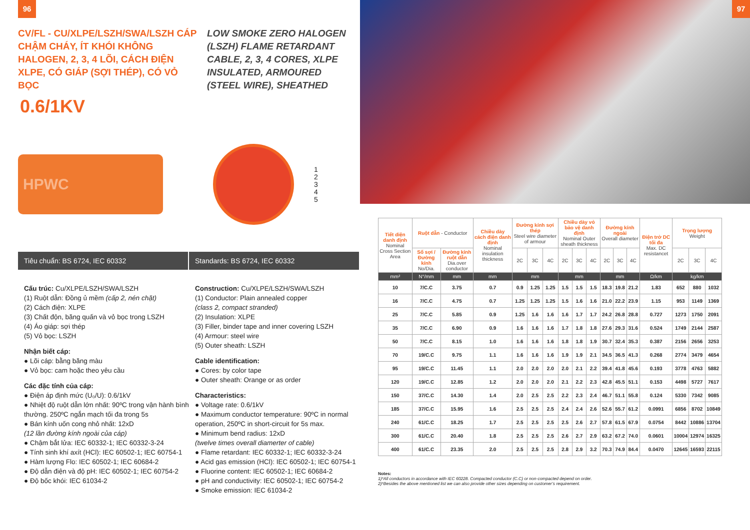96
CV/FL - CU/XLPE/LSZH/SWA/LSZH CÁP CHẬM CHÁY, ÍT KHÓI KHÔNG HALOGEN, 2, 3, 4 LÕI, CÁCH ĐIỆN XLPE, CÓ GIÁP (SỢI THÉP), CÓ VỎ BỌC
LOW SMOKE ZERO HALOGEN (LSZH) FLAME RETARDANT CABLE, 2, 3, 4 CORES, XLPE INSULATED, ARMOURED (STEEL WIRE), SHEATHED
0.6/1KV
HPWC
1
2
3
4
5
Tiêu chuẩn: BS 6724, IEC 60332 Standards: BS 6724, IEC 60332
Cấu trúc: Cu/XLPE/LSZH/SWA/LSZH
(1) Ruột dẫn: Đồng ủ mềm (cấp 2, nén chặt)
(2) Cách điện: XLPE
(3) Chất độn, băng quấn và vỏ bọc trong LSZH
(4) Áo giáp: sợi thép
(5) Vỏ bọc: LSZH
Nhận biết cáp:
● Lõi cáp: bằng băng màu
● Vỏ bọc: cam hoặc theo yêu cầu
Các đặc tính của cáp:
● Điện áp định mức (U₀/U): 0.6/1kV
● Nhiệt độ ruột dẫn lớn nhất: 90ºC trong vận hành bình thường. 250ºC ngắn mạch tối đa trong 5s
● Bán kính uốn cong nhỏ nhất: 12xD
(12 lần đường kính ngoài của cáp)
● Chậm bắt lửa: IEC 60332-1; IEC 60332-3-24
● Tính sinh khí axít (HCl): IEC 60502-1; IEC 60754-1
● Hàm lượng Flo: IEC 60502-1; IEC 60684-2
● Độ dẫn điện và độ pH: IEC 60502-1; IEC 60754-2
● Độ bốc khói: IEC 61034-2
Construction: Cu/XLPE/LSZH/SWA/LSZH
(1) Conductor: Plain annealed copper
(class 2, compact stranded)
(2) Insulation: XLPE
(3) Filler, binder tape and inner covering LSZH
(4) Armour: steel wire
(5) Outer sheath: LSZH
Cable identification:
● Cores: by color tape
● Outer sheath: Orange or as order
Characteristics:
● Voltage rate: 0.6/1kV
● Maximum conductor temperature: 90ºC in normal operation, 250ºC in short-circuit for 5s max.
● Minimum bend radius: 12xD
(twelve times overall diamerter of cable)
● Flame retardant: IEC 60332-1; IEC 60332-3-24
● Acid gas emission (HCl): IEC 60502-1; IEC 60754-1
● Fluorine content: IEC 60502-1; IEC 60684-2
● pH and conductivity: IEC 60502-1; IEC 60754-2
● Smoke emission: IEC 61034-2
97
| Tiết diện danh định Nominal Cross Section Area | Ruột dẫn - Conductor | | Chiều dày cách điện danh định Nominal insulation thickness | Đường kính sợi thép Steel wire diameter of armour | | | Chiều dày vỏ bảo vệ danh định Nominal Outer sheath thickness | | | Đường kính ngoài Overall diameter | | | Điện trở DC tối đa Max. DC resistancet | Trọng lượng Weight | | |
| --- | --- | --- | --- | --- | --- | --- | --- | --- | --- | --- | --- | --- | --- | --- | --- | --- |
| | Số sợi / Đường kính No/Dia. | Đường kính ruột dẫn Dia.over conductor | | 2C | 3C | 4C | 2C | 3C | 4C | 2C | 3C | 4C | | 2C | 3C | 4C |
| mm² | N°/mm | mm | mm | mm | | | mm | | | mm | | | Ω/km | kg/km | | |
| 10 | 7/C.C | 3.75 | 0.7 | 0.9 | 1.25 | 1.25 | 1.5 | 1.5 | 1.5 | 18.3 | 19.8 | 21.2 | 1.83 | 652 | 880 | 1032 |
| 16 | 7/C.C | 4.75 | 0.7 | 1.25 | 1.25 | 1.25 | 1.5 | 1.6 | 1.6 | 21.0 | 22.2 | 23.9 | 1.15 | 953 | 1149 | 1369 |
| 25 | 7/C.C | 5.85 | 0.9 | 1.25 | 1.6 | 1.6 | 1.6 | 1.7 | 1.7 | 24.2 | 26.8 | 28.8 | 0.727 | 1273 | 1750 | 2091 |
| 35 | 7/C.C | 6.90 | 0.9 | 1.6 | 1.6 | 1.6 | 1.7 | 1.8 | 1.8 | 27.6 | 29.3 | 31.6 | 0.524 | 1749 | 2144 | 2587 |
| 50 | 7/C.C | 8.15 | 1.0 | 1.6 | 1.6 | 1.6 | 1.8 | 1.8 | 1.9 | 30.7 | 32.4 | 35.3 | 0.387 | 2156 | 2656 | 3253 |
| 70 | 19/C.C | 9.75 | 1.1 | 1.6 | 1.6 | 1.6 | 1.9 | 1.9 | 2.1 | 34.5 | 36.5 | 41.3 | 0.268 | 2774 | 3479 | 4654 |
| 95 | 19/C.C | 11.45 | 1.1 | 2.0 | 2.0 | 2.0 | 2.0 | 2.1 | 2.2 | 39.4 | 41.8 | 45.6 | 0.193 | 3778 | 4763 | 5882 |
| 120 | 19/C.C | 12.85 | 1.2 | 2.0 | 2.0 | 2.0 | 2.1 | 2.2 | 2.3 | 42.8 | 45.5 | 51.1 | 0.153 | 4498 | 5727 | 7617 |
| 150 | 37/C.C | 14.30 | 1.4 | 2.0 | 2.5 | 2.5 | 2.2 | 2.3 | 2.4 | 46.7 | 51.1 | 55.8 | 0.124 | 5330 | 7342 | 9085 |
| 185 | 37/C.C | 15.95 | 1.6 | 2.5 | 2.5 | 2.5 | 2.4 | 2.4 | 2.6 | 52.6 | 55.7 | 61.2 | 0.0991 | 6856 | 8702 | 10849 |
| 240 | 61/C.C | 18.25 | 1.7 | 2.5 | 2.5 | 2.5 | 2.5 | 2.6 | 2.7 | 57.8 | 61.5 | 67.9 | 0.0754 | 8442 | 10886 | 13704 |
| 300 | 61/C.C | 20.40 | 1.8 | 2.5 | 2.5 | 2.5 | 2.6 | 2.7 | 2.9 | 63.2 | 67.2 | 74.0 | 0.0601 | 10004 | 12974 | 16325 |
| 400 | 61/C.C | 23.35 | 2.0 | 2.5 | 2.5 | 2.5 | 2.8 | 2.9 | 3.2 | 70.3 | 74.9 | 84.4 | 0.0470 | 12645 | 16593 | 22115 |
Notes:
1)*All conductors in accordance with IEC 60228. Compacted conductor (C.C) or non-compacted depend on order.
2)*Besides the above mentioned list we can also provide other sizes depending on customer’s requirement.